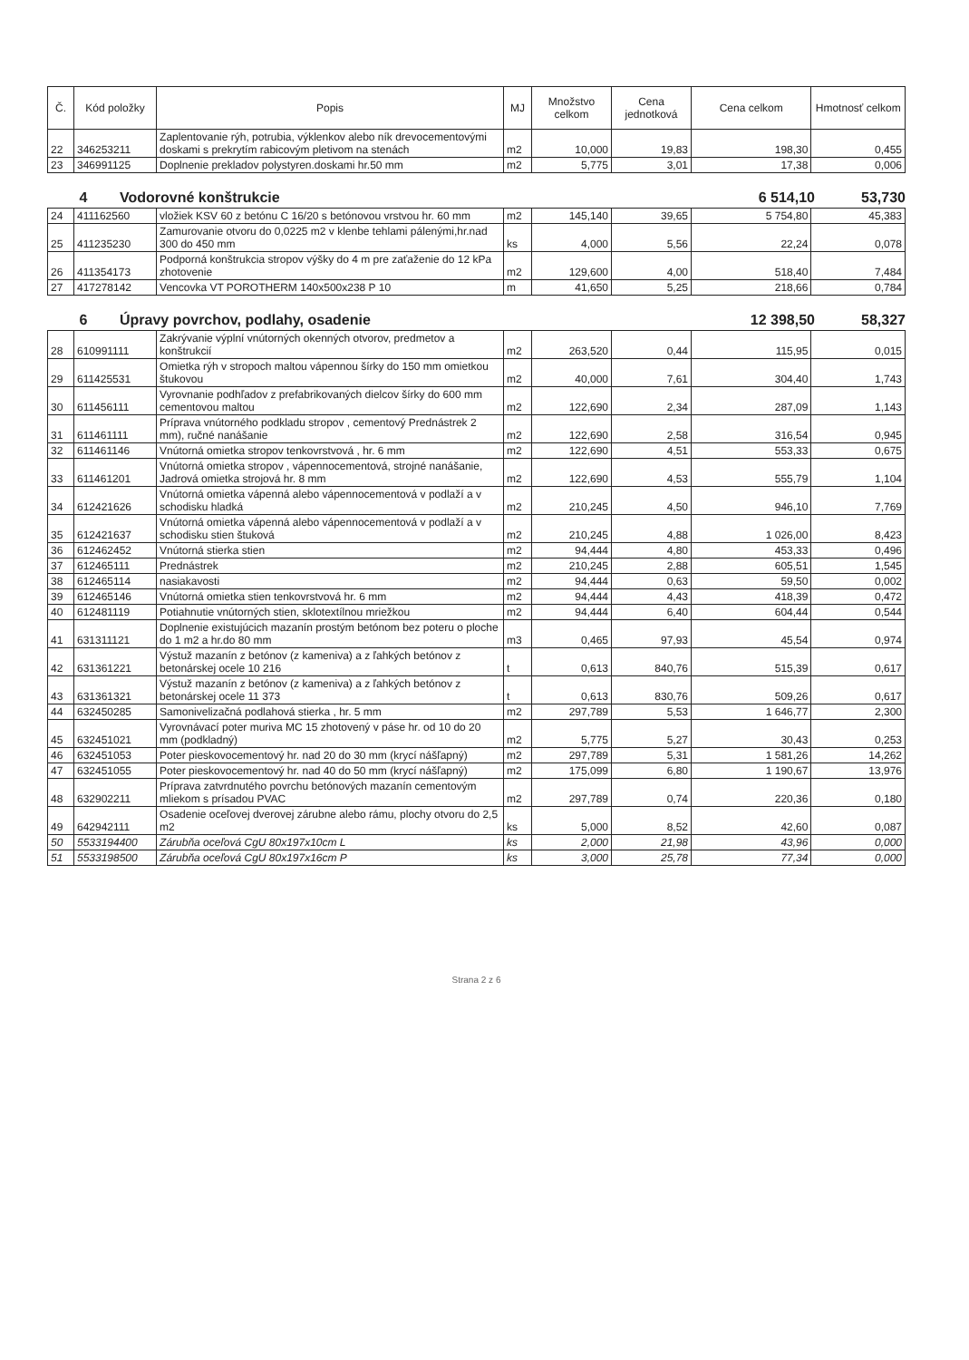| Č. | Kód položky | Popis | MJ | Množstvo celkom | Cena jednotková | Cena celkom | Hmotnosť celkom |
| --- | --- | --- | --- | --- | --- | --- | --- |
| 22 | 346253211 | Zaplentovanie rýh, potrubia, výklenkov alebo ník drevocementovými doskami s prekrytím rabicovým pletivom na stenách | m2 | 10,000 | 19,83 | 198,30 | 0,455 |
| 23 | 346991125 | Doplnenie prekladov polystyren.doskami hr.50 mm | m2 | 5,775 | 3,01 | 17,38 | 0,006 |
4 Vodorovné konštrukcie 6 514,10 53,730
| 24 | 411162560 | vložiek KSV 60 z betónu C 16/20 s betónovou vrstvou hr. 60 mm | m2 | 145,140 | 39,65 | 5 754,80 | 45,383 |
| 25 | 411235230 | Zamurovanie otvoru do 0,0225 m2 v klenbe tehlami pálenými,hr.nad 300 do 450 mm | ks | 4,000 | 5,56 | 22,24 | 0,078 |
| 26 | 411354173 | Podporná konštrukcia stropov výšky do 4 m pre zaťaženie do 12 kPa zhotovenie | m2 | 129,600 | 4,00 | 518,40 | 7,484 |
| 27 | 417278142 | Vencovka VT POROTHERM 140x500x238 P 10 | m | 41,650 | 5,25 | 218,66 | 0,784 |
6 Úpravy povrchov, podlahy, osadenie 12 398,50 58,327
| 28 | 610991111 | Zakrývanie výplní vnútorných okenných otvorov, predmetov a konštrukcií | m2 | 263,520 | 0,44 | 115,95 | 0,015 |
| 29 | 611425531 | Omietka rýh v stropoch maltou vápennou šírky do 150 mm omietkou štukovou | m2 | 40,000 | 7,61 | 304,40 | 1,743 |
| 30 | 611456111 | Vyrovnanie podhľadov z prefabrikovaných dielcov šírky do 600 mm cementovou maltou | m2 | 122,690 | 2,34 | 287,09 | 1,143 |
| 31 | 611461111 | Príprava vnútorného podkladu stropov , cementový Prednástrek 2 mm), ručné nanášanie | m2 | 122,690 | 2,58 | 316,54 | 0,945 |
| 32 | 611461146 | Vnútorná omietka stropov tenkovrstvová , hr. 6 mm | m2 | 122,690 | 4,51 | 553,33 | 0,675 |
| 33 | 611461201 | Vnútorná omietka stropov , vápennocementová, strojné nanášanie, Jadrová omietka strojová hr. 8 mm | m2 | 122,690 | 4,53 | 555,79 | 1,104 |
| 34 | 612421626 | Vnútorná omietka vápenná alebo vápennocementová v podlaží a v schodisku hladká | m2 | 210,245 | 4,50 | 946,10 | 7,769 |
| 35 | 612421637 | Vnútorná omietka vápenná alebo vápennocementová v podlaží a v schodisku stien štuková | m2 | 210,245 | 4,88 | 1 026,00 | 8,423 |
| 36 | 612462452 | Vnútorná stierka stien | m2 | 94,444 | 4,80 | 453,33 | 0,496 |
| 37 | 612465111 | Prednástrek | m2 | 210,245 | 2,88 | 605,51 | 1,545 |
| 38 | 612465114 | nasiakavosti | m2 | 94,444 | 0,63 | 59,50 | 0,002 |
| 39 | 612465146 | Vnútorná omietka stien tenkovrstvová hr. 6 mm | m2 | 94,444 | 4,43 | 418,39 | 0,472 |
| 40 | 612481119 | Potiahnutie vnútorných stien, sklotextílnou mriežkou | m2 | 94,444 | 6,40 | 604,44 | 0,544 |
| 41 | 631311121 | Doplnenie existujúcich mazanín prostým betónom bez poteru o ploche do 1 m2 a hr.do 80 mm | m3 | 0,465 | 97,93 | 45,54 | 0,974 |
| 42 | 631361221 | Výstuž mazanín z betónov (z kameniva) a z ľahkých betónov z betonárskej ocele 10 216 | t | 0,613 | 840,76 | 515,39 | 0,617 |
| 43 | 631361321 | Výstuž mazanín z betónov (z kameniva) a z ľahkých betónov z betonárskej ocele 11 373 | t | 0,613 | 830,76 | 509,26 | 0,617 |
| 44 | 632450285 | Samonivelizačná podlahová stierka , hr. 5 mm | m2 | 297,789 | 5,53 | 1 646,77 | 2,300 |
| 45 | 632451021 | Vyrovnávací poter muriva MC 15 zhotovený v páse hr. od 10 do 20 mm (podkladný) | m2 | 5,775 | 5,27 | 30,43 | 0,253 |
| 46 | 632451053 | Poter pieskovocementový hr. nad 20 do 30 mm (krycí nášľapný) | m2 | 297,789 | 5,31 | 1 581,26 | 14,262 |
| 47 | 632451055 | Poter pieskovocementový hr. nad 40 do 50 mm (krycí nášľapný) | m2 | 175,099 | 6,80 | 1 190,67 | 13,976 |
| 48 | 632902211 | Príprava zatvrdnutého povrchu betónových mazanín cementovým mliekom s prísadou PVAC | m2 | 297,789 | 0,74 | 220,36 | 0,180 |
| 49 | 642942111 | Osadenie oceľovej dverovej zárubne alebo rámu, plochy otvoru do 2,5 m2 | ks | 5,000 | 8,52 | 42,60 | 0,087 |
| 50 | 5533194400 | Zárubňa oceľová CgU 80x197x10cm L | ks | 2,000 | 21,98 | 43,96 | 0,000 |
| 51 | 5533198500 | Zárubňa oceľová CgU 80x197x16cm P | ks | 3,000 | 25,78 | 77,34 | 0,000 |
Strana 2 z 6